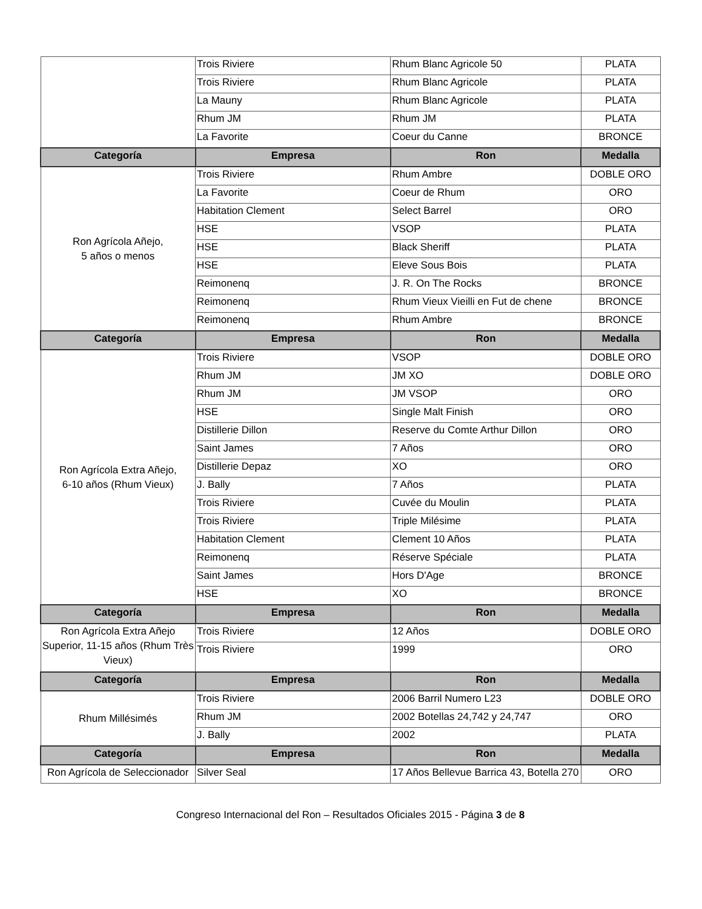| | Trois Riviere | Rhum Blanc Agricole 50 | PLATA |
| | Trois Riviere | Rhum Blanc Agricole | PLATA |
| | La Mauny | Rhum Blanc Agricole | PLATA |
| | Rhum JM | Rhum JM | PLATA |
| | La Favorite | Coeur du Canne | BRONCE |
| Categoría | Empresa | Ron | Medalla |
| Ron Agrícola Añejo, 5 años o menos | Trois Riviere | Rhum Ambre | DOBLE ORO |
| | La Favorite | Coeur de Rhum | ORO |
| | Habitation Clement | Select Barrel | ORO |
| | HSE | VSOP | PLATA |
| | HSE | Black Sheriff | PLATA |
| | HSE | Eleve Sous Bois | PLATA |
| | Reimonenq | J. R. On The Rocks | BRONCE |
| | Reimonenq | Rhum Vieux Vieilli en Fut de chene | BRONCE |
| | Reimonenq | Rhum Ambre | BRONCE |
| Categoría | Empresa | Ron | Medalla |
| Ron Agrícola Extra Añejo, 6-10 años (Rhum Vieux) | Trois Riviere | VSOP | DOBLE ORO |
| | Rhum JM | JM XO | DOBLE ORO |
| | Rhum JM | JM VSOP | ORO |
| | HSE | Single Malt Finish | ORO |
| | Distillerie Dillon | Reserve du Comte Arthur Dillon | ORO |
| | Saint James | 7 Años | ORO |
| | Distillerie Depaz | XO | ORO |
| | J. Bally | 7 Años | PLATA |
| | Trois Riviere | Cuvée du Moulin | PLATA |
| | Trois Riviere | Triple Milésime | PLATA |
| | Habitation Clement | Clement 10 Años | PLATA |
| | Reimonenq | Réserve Spéciale | PLATA |
| | Saint James | Hors D'Age | BRONCE |
| | HSE | XO | BRONCE |
| Categoría | Empresa | Ron | Medalla |
| Ron Agrícola Extra Añejo Superior, 11-15 años (Rhum Très Vieux) | Trois Riviere | 12 Años | DOBLE ORO |
| | Trois Riviere | 1999 | ORO |
| Categoría | Empresa | Ron | Medalla |
| Rhum Millésimés | Trois Riviere | 2006 Barril Numero L23 | DOBLE ORO |
| | Rhum JM | 2002 Botellas 24,742 y 24,747 | ORO |
| | J. Bally | 2002 | PLATA |
| Categoría | Empresa | Ron | Medalla |
| Ron Agrícola de Seleccionador | Silver Seal | 17 Años Bellevue Barrica 43, Botella 270 | ORO |
Congreso Internacional del Ron – Resultados Oficiales 2015 - Página 3 de 8